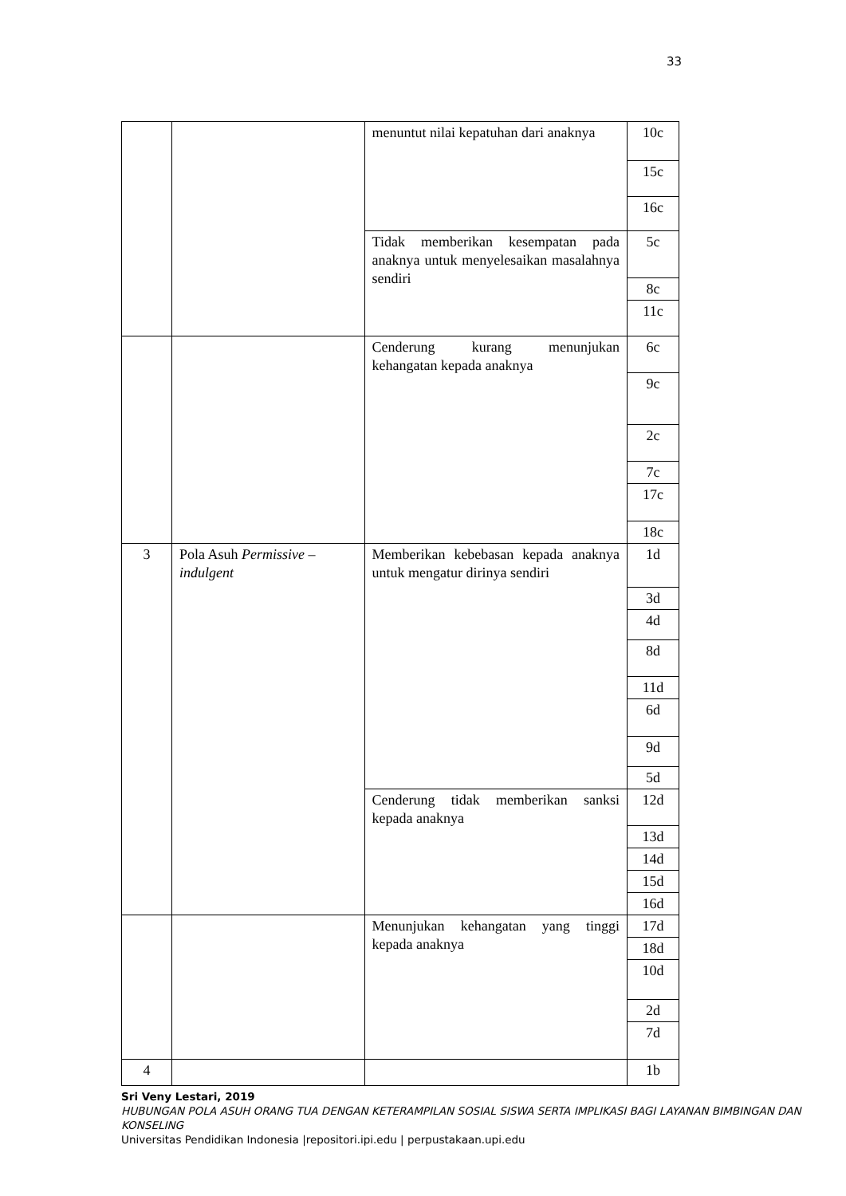33
| | | menuntut nilai kepatuhan dari anaknya | 10c |
| | | | 15c |
| | | | 16c |
| | | Tidak memberikan kesempatan pada anaknya untuk menyelesaikan masalahnya sendiri | 5c |
| | | | 8c |
| | | | 11c |
| | | Cenderung kurang menunjukan kehangatan kepada anaknya | 6c |
| | | | 9c |
| | | | 2c |
| | | | 7c |
| | | | 17c |
| | | | 18c |
| 3 | Pola Asuh Permissive – indulgent | Memberikan kebebasan kepada anaknya untuk mengatur dirinya sendiri | 1d |
| | | | 3d |
| | | | 4d |
| | | | 8d |
| | | | 11d |
| | | | 6d |
| | | | 9d |
| | | | 5d |
| | | Cenderung tidak memberikan sanksi kepada anaknya | 12d |
| | | | 13d |
| | | | 14d |
| | | | 15d |
| | | | 16d |
| | | Menunjukan kehangatan yang tinggi kepada anaknya | 17d |
| | | | 18d |
| | | | 10d |
| | | | 2d |
| | | | 7d |
| 4 | | | 1b |
Sri Veny Lestari, 2019
HUBUNGAN POLA ASUH ORANG TUA DENGAN KETERAMPILAN SOSIAL SISWA SERTA IMPLIKASI BAGI LAYANAN BIMBINGAN DAN KONSELING
Universitas Pendidikan Indonesia |repositori.ipi.edu | perpustakaan.upi.edu